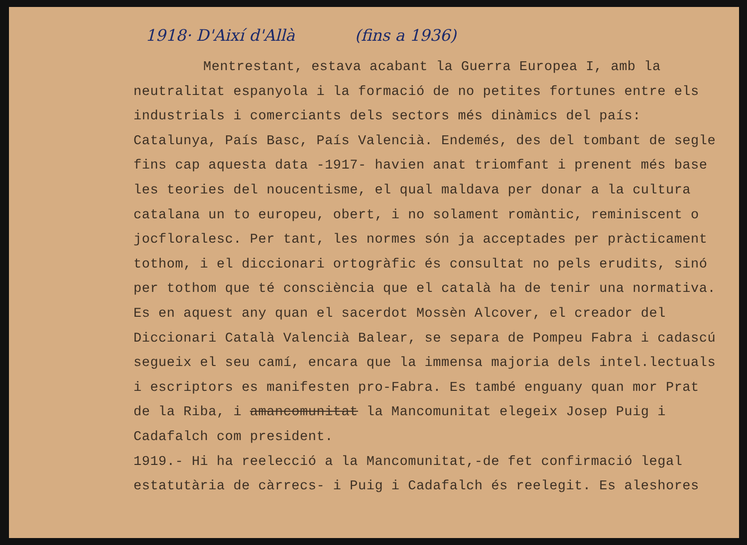1918· D'Així d'Allà (fins a 1936)
Mentrestant, estava acabant la Guerra Europea I, amb la neutralitat espanyola i la formació de no petites fortunes entre els industrials i comerciants dels sectors més dinàmics del país: Catalunya, País Basc, País Valencià. Endemés, des del tombant de segle fins cap aquesta data -1917- havien anat triomfant i prenent més base les teories del noucentisme, el qual maldava per donar a la cultura catalana un to europeu, obert, i no solament romàntic, reminiscent o jocfloralesc. Per tant, les normes són ja acceptades per pràcticament tothom, i el diccionari ortogràfic és consultat no pels erudits, sinó per tothom que té consciència que el català ha de tenir una normativa. Es en aquest any quan el sacerdot Mossèn Alcover, el creador del Diccionari Català Valencià Balear, se separa de Pompeu Fabra i cadascú segueix el seu camí, encara que la immensa majoria dels intel.lectuals i escriptors es manifesten pro-Fabra. Es també enguany quan mor Prat de la Riba, i amancomunitat la Mancomunitat elegeix Josep Puig i Cadafalch com president.
1919.- Hi ha reelecció a la Mancomunitat,-de fet confirmació legal estatutària de càrrecs- i Puig i Cadafalch és reelegit. Es aleshores